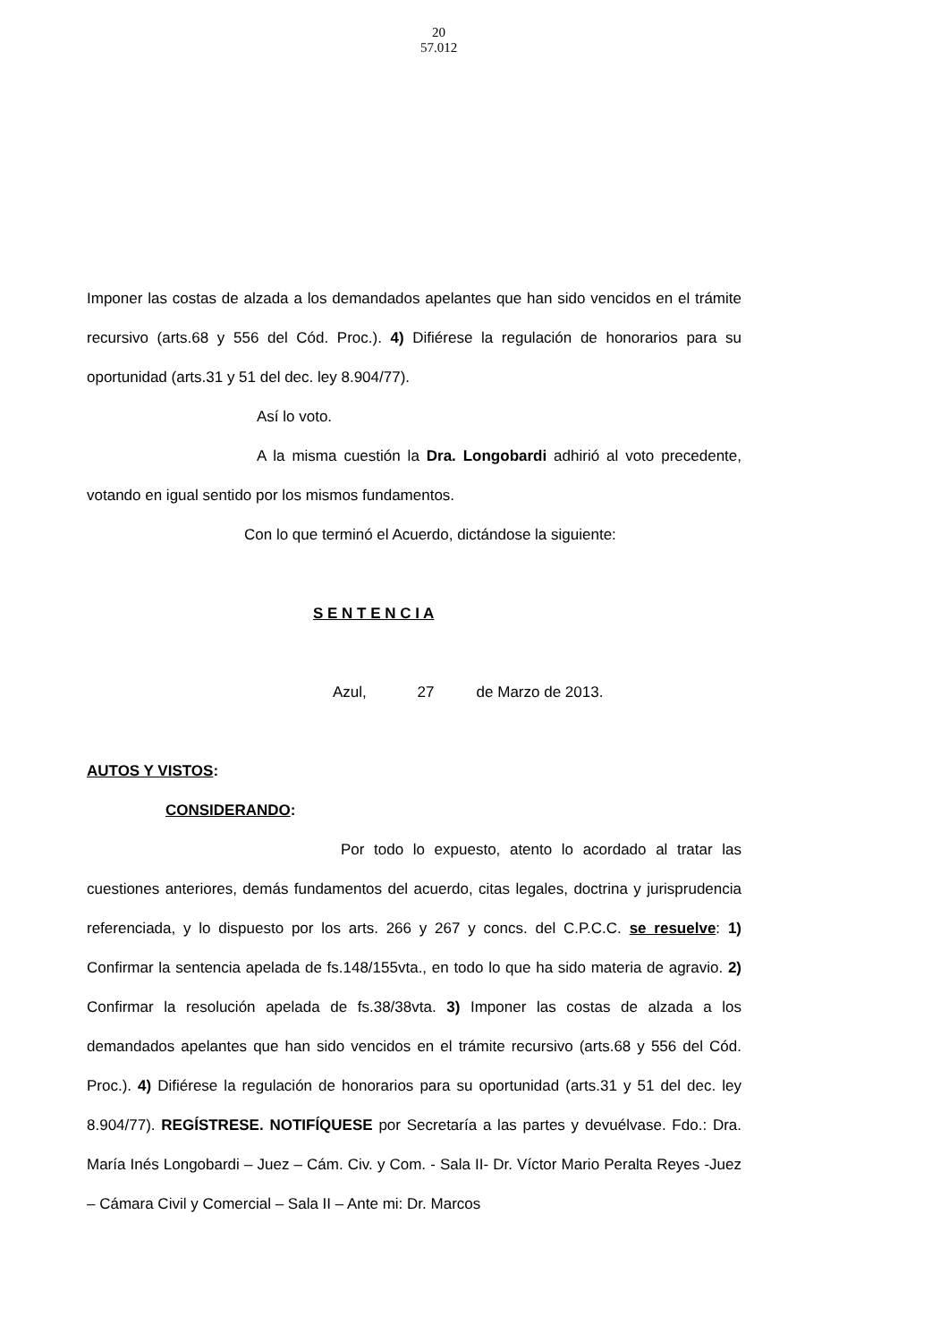20
57.012
Imponer las costas de alzada a los demandados apelantes que han sido vencidos en el trámite recursivo (arts.68 y 556 del Cód. Proc.). 4) Difiérese la regulación de honorarios para su oportunidad (arts.31 y 51 del dec. ley 8.904/77).
Así lo voto.
A la misma cuestión la Dra. Longobardi adhirió al voto precedente, votando en igual sentido por los mismos fundamentos.
Con lo que terminó el Acuerdo, dictándose la siguiente:
S E N T E N C I A
Azul, 27 de Marzo de 2013.
AUTOS Y VISTOS:
CONSIDERANDO:
Por todo lo expuesto, atento lo acordado al tratar las cuestiones anteriores, demás fundamentos del acuerdo, citas legales, doctrina y jurisprudencia referenciada, y lo dispuesto por los arts. 266 y 267 y concs. del C.P.C.C. se resuelve: 1) Confirmar la sentencia apelada de fs.148/155vta., en todo lo que ha sido materia de agravio. 2) Confirmar la resolución apelada de fs.38/38vta. 3) Imponer las costas de alzada a los demandados apelantes que han sido vencidos en el trámite recursivo (arts.68 y 556 del Cód. Proc.). 4) Difiérese la regulación de honorarios para su oportunidad (arts.31 y 51 del dec. ley 8.904/77). REGÍSTRESE. NOTIFÍQUESE por Secretaría a las partes y devuélvase. Fdo.: Dra. María Inés Longobardi – Juez – Cám. Civ. y Com. - Sala II- Dr. Víctor Mario Peralta Reyes -Juez – Cámara Civil y Comercial – Sala II – Ante mi: Dr. Marcos